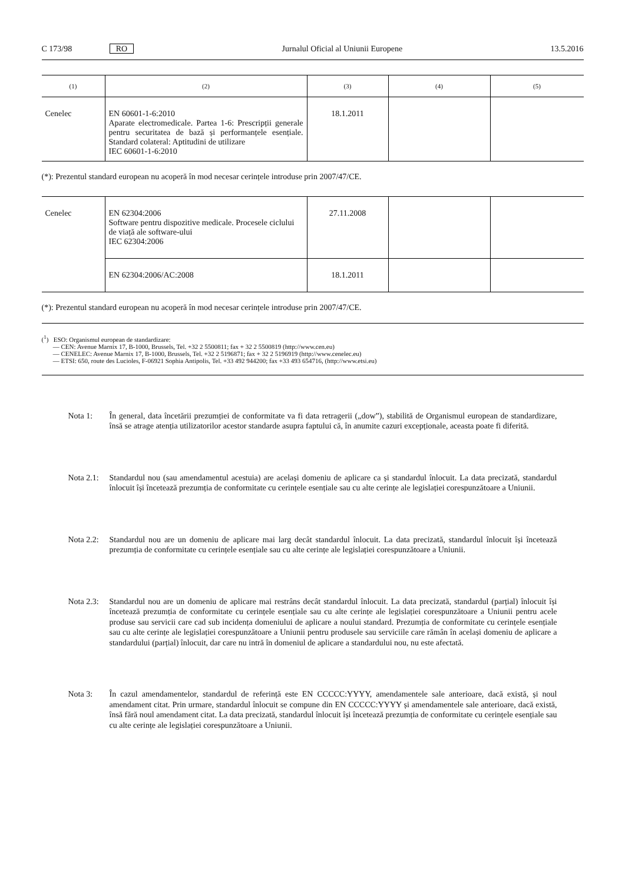C 173/98 RO Jurnalul Oficial al Uniunii Europene 13.5.2016
| (1) | (2) | (3) | (4) | (5) |
| --- | --- | --- | --- | --- |
| Cenelec | EN 60601-1-6:2010 Aparate electromedicale. Partea 1-6: Prescripții generale pentru securitatea de bază și performanțele esențiale. Standard colateral: Aptitudini de utilizare IEC 60601-1-6:2010 | 18.1.2011 | | |
(*): Prezentul standard european nu acoperă în mod necesar cerințele introduse prin 2007/47/CE.
| Cenelec | EN 62304:2006 Software pentru dispozitive medicale. Procesele ciclului de viață ale software-ului IEC 62304:2006 | 27.11.2008 | | |
| | EN 62304:2006/AC:2008 | 18.1.2011 | | |
(*): Prezentul standard european nu acoperă în mod necesar cerințele introduse prin 2007/47/CE.
(<sup>1</sup>) ESO: Organismul european de standardizare:
— CEN: Avenue Marnix 17, B-1000, Brussels, Tel. +32 2 5500811; fax + 32 2 5500819 (http://www.cen.eu)
— CENELEC: Avenue Marnix 17, B-1000, Brussels, Tel. +32 2 5196871; fax + 32 2 5196919 (http://www.cenelec.eu)
— ETSI: 650, route des Lucioles, F-06921 Sophia Antipolis, Tel. +33 492 944200; fax +33 493 654716, (http://www.etsi.eu)
Nota 1: În general, data încetării prezumției de conformitate va fi data retragerii („dow”), stabilită de Organismul european de standardizare, însă se atrage atenția utilizatorilor acestor standarde asupra faptului că, în anumite cazuri excepționale, aceasta poate fi diferită.
Nota 2.1: Standardul nou (sau amendamentul acestuia) are același domeniu de aplicare ca și standardul înlocuit. La data precizată, standardul înlocuit își încetează prezumția de conformitate cu cerințele esențiale sau cu alte cerințe ale legislației corespunzătoare a Uniunii.
Nota 2.2: Standardul nou are un domeniu de aplicare mai larg decât standardul înlocuit. La data precizată, standardul înlocuit își încetează prezumția de conformitate cu cerințele esențiale sau cu alte cerințe ale legislației corespunzătoare a Uniunii.
Nota 2.3: Standardul nou are un domeniu de aplicare mai restrâns decât standardul înlocuit. La data precizată, standardul (parțial) înlocuit își încetează prezumția de conformitate cu cerințele esențiale sau cu alte cerințe ale legislației corespunzătoare a Uniunii pentru acele produse sau servicii care cad sub incidența domeniului de aplicare a noului standard. Prezumția de conformitate cu cerințele esențiale sau cu alte cerințe ale legislației corespunzătoare a Uniunii pentru produsele sau serviciile care rămân în același domeniu de aplicare a standardului (parțial) înlocuit, dar care nu intră în domeniul de aplicare a standardului nou, nu este afectată.
Nota 3: În cazul amendamentelor, standardul de referință este EN CCCCC:YYYY, amendamentele sale anterioare, dacă există, și noul amendament citat. Prin urmare, standardul înlocuit se compune din EN CCCCC:YYYY și amendamentele sale anterioare, dacă există, însă fără noul amendament citat. La data precizată, standardul înlocuit își încetează prezumția de conformitate cu cerințele esențiale sau cu alte cerințe ale legislației corespunzătoare a Uniunii.